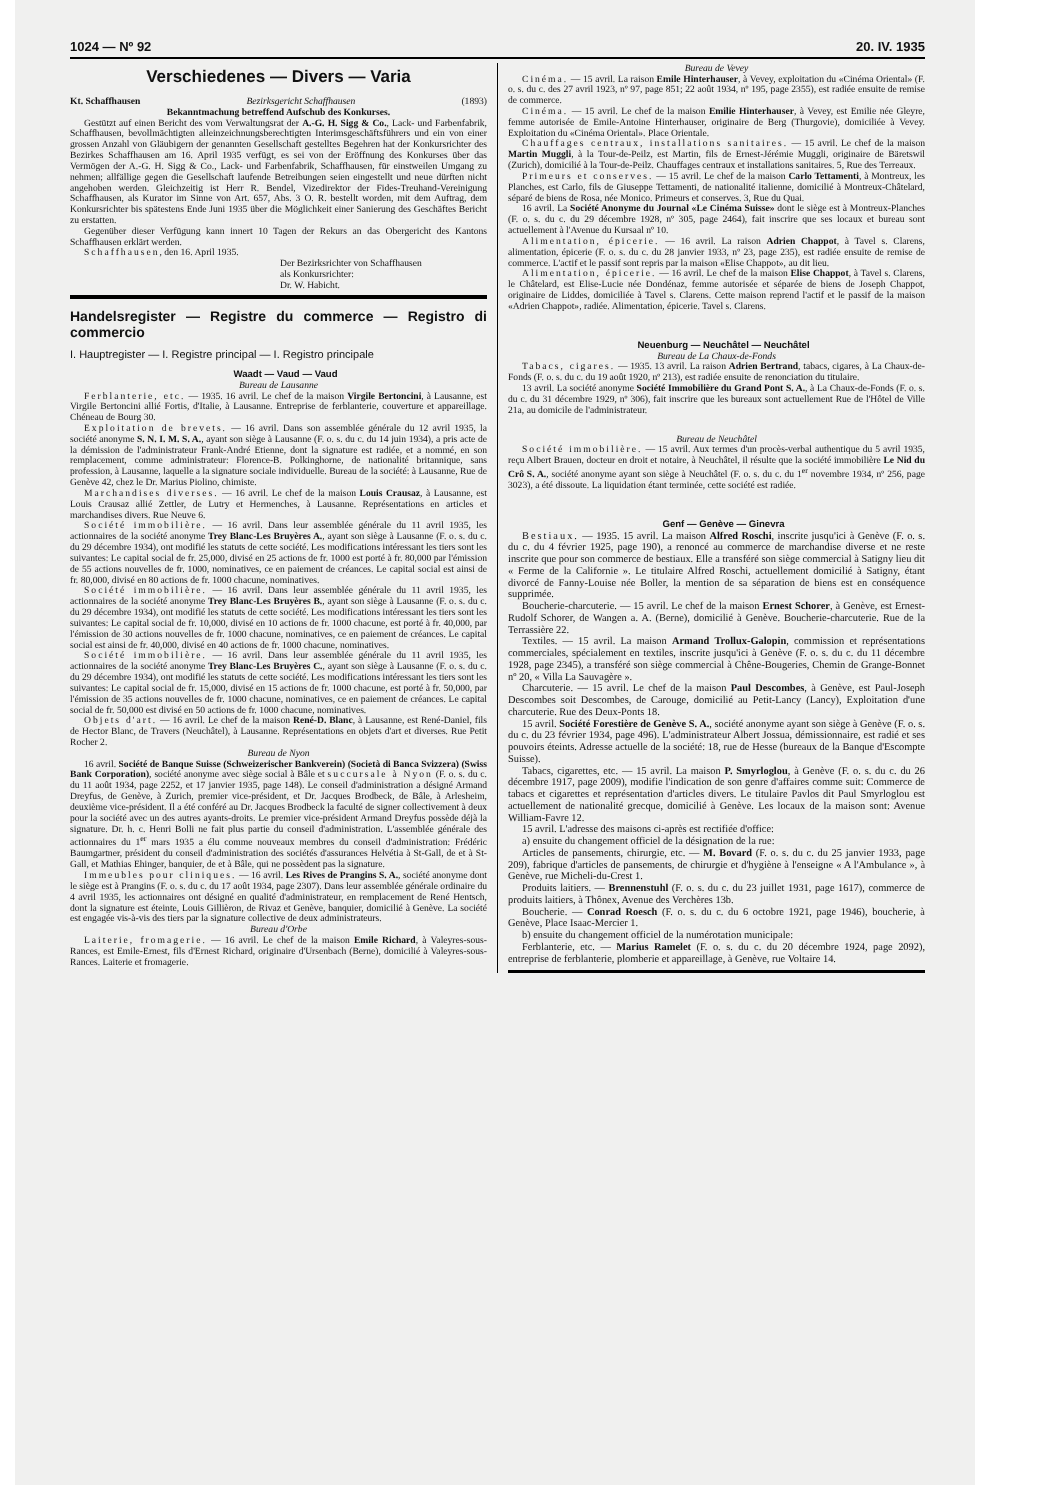1024 — Nº 92 20. IV. 1935
Verschiedenes — Divers — Varia
Kt. Schaffhausen Bezirksgericht Schaffhausen (1893)
Bekanntmachung betreffend Aufschub des Konkurses.
Gestützt auf einen Bericht des vom Verwaltungsrat der A.-G. H. Sigg & Co., Lack- und Farbenfabrik, Schaffhausen, bevollmächtigten alleinzeichnungsberechtigten Interimsgeschäftsführers und ein von einer grossen Anzahl von Gläubigern der genannten Gesellschaft gestelltes Begehren hat der Konkursrichter des Bezirkes Schaffhausen am 16. April 1935 verfügt, es sei von der Eröffnung des Konkurses über das Vermögen der A.-G. H. Sigg & Co., Lack- und Farbenfabrik, Schaffhausen, für einstweilen Umgang zu nehmen; allfällige gegen die Gesellschaft laufende Betreibungen seien eingestellt und neue dürften nicht angehoben werden. Gleichzeitig ist Herr R. Bendel, Vizedirektor der Fides-Treuhand-Vereinigung Schaffhausen, als Kurator im Sinne von Art. 657, Abs. 3 O. R. bestellt worden, mit dem Auftrag, dem Konkursrichter bis spätestens Ende Juni 1935 über die Möglichkeit einer Sanierung des Geschäftes Bericht zu erstatten.
Gegenüber dieser Verfügung kann innert 10 Tagen der Rekurs an das Obergericht des Kantons Schaffhausen erklärt werden.
Schaffhausen, den 16. April 1935.
Der Bezirksrichter von Schaffhausen
als Konkursrichter:
Dr. W. Habicht.
Handelsregister — Registre du commerce — Registro di commercio
I. Hauptregister — I. Registre principal — I. Registro principale
Waadt — Vaud — Vaud
Bureau de Lausanne
Ferblanterie, etc. — 1935. 16 avril. Le chef de la maison Virgile Bertoncini, à Lausanne, est Virgile Bertoncini allié Fortis, d'Italie, à Lausanne. Entreprise de ferblanterie, couverture et appareillage. Chéneau de Bourg 30.
Exploitation de brevets. — 16 avril. Dans son assemblée générale du 12 avril 1935, la société anonyme S. N. I. M. S. A., ayant son siège à Lausanne (F. o. s. du c. du 14 juin 1934), a pris acte de la démission de l'administrateur Frank-André Etienne, dont la signature est radiée, et a nommé, en son remplacement, comme administrateur: Florence-B. Polkinghorne, de nationalité britannique, sans profession, à Lausanne, laquelle a la signature sociale individuelle. Bureau de la société: à Lausanne, Rue de Genève 42, chez le Dr. Marius Piolino, chimiste.
Marchandises diverses. — 16 avril. Le chef de la maison Louis Crausaz, à Lausanne, est Louis Crausaz allié Zettler, de Lutry et Hermenches, à Lausanne. Représentations en articles et marchandises divers. Rue Neuve 6.
Société immobilière. — 16 avril. Dans leur assemblée générale du 11 avril 1935, les actionnaires de la société anonyme Trey Blanc-Les Bruyères A., ayant son siège à Lausanne (F. o. s. du c. du 29 décembre 1934), ont modifié les statuts de cette société. Les modifications intéressant les tiers sont les suivantes: Le capital social de fr. 25,000, divisé en 25 actions de fr. 1000 est porté à fr. 80,000 par l'émission de 55 actions nouvelles de fr. 1000, nominatives, ce en paiement de créances. Le capital social est ainsi de fr. 80,000, divisé en 80 actions de fr. 1000 chacune, nominatives.
Société immobilière. — 16 avril. Dans leur assemblée générale du 11 avril 1935, les actionnaires de la société anonyme Trey Blanc-Les Bruyères B., ayant son siège à Lausanne (F. o. s. du c. du 29 décembre 1934), ont modifié les statuts de cette société. Les modifications intéressant les tiers sont les suivantes: Le capital social de fr. 10,000, divisé en 10 actions de fr. 1000 chacune, est porté à fr. 40,000, par l'émission de 30 actions nouvelles de fr. 1000 chacune, nominatives, ce en paiement de créances. Le capital social est ainsi de fr. 40,000, divisé en 40 actions de fr. 1000 chacune, nominatives.
Société immobilière. — 16 avril. Dans leur assemblée générale du 11 avril 1935, les actionnaires de la société anonyme Trey Blanc-Les Bruyères C., ayant son siège à Lausanne (F. o. s. du c. du 29 décembre 1934), ont modifié les statuts de cette société. Les modifications intéressant les tiers sont les suivantes: Le capital social de fr. 15,000, divisé en 15 actions de fr. 1000 chacune, est porté à fr. 50,000, par l'émission de 35 actions nouvelles de fr. 1000 chacune, nominatives, ce en paiement de créances. Le capital social de fr. 50,000 est divisé en 50 actions de fr. 1000 chacune, nominatives.
Objets d'art. — 16 avril. Le chef de la maison René-D. Blanc, à Lausanne, est René-Daniel, fils de Hector Blanc, de Travers (Neuchâtel), à Lausanne. Représentations en objets d'art et diverses. Rue Petit Rocher 2.
Bureau de Nyon
16 avril. Société de Banque Suisse (Schweizerischer Bankverein) (Società di Banca Svizzera) (Swiss Bank Corporation), société anonyme avec siège social à Bâle et succursale à Nyon (F. o. s. du c. du 11 août 1934, page 2252, et 17 janvier 1935, page 148). Le conseil d'administration a désigné Armand Dreyfus, de Genève, à Zurich, premier vice-président, et Dr. Jacques Brodbeck, de Bâle, à Arlesheim, deuxième vice-président. Il a été conféré au Dr. Jacques Brodbeck la faculté de signer collectivement à deux pour la société avec un des autres ayants-droits. Le premier vice-président Armand Dreyfus possède déjà la signature. Dr. h. c. Henri Bolli ne fait plus partie du conseil d'administration. L'assemblée générale des actionnaires du 1<sup>er</sup> mars 1935 a élu comme nouveaux membres du conseil d'administration: Frédéric Baumgartner, président du conseil d'administration des sociétés d'assurances Helvétia à St-Gall, de et à St-Gall, et Mathias Ehinger, banquier, de et à Bâle, qui ne possèdent pas la signature.
Immeubles pour cliniques. — 16 avril. Les Rives de Prangins S. A., société anonyme dont le siège est à Prangins (F. o. s. du c. du 17 août 1934, page 2307). Dans leur assemblée générale ordinaire du 4 avril 1935, les actionnaires ont désigné en qualité d'administrateur, en remplacement de René Hentsch, dont la signature est éteinte, Louis Gillièron, de Rivaz et Genève, banquier, domicilié à Genève. La société est engagée vis-à-vis des tiers par la signature collective de deux administrateurs.
Bureau d'Orbe
Laiterie, fromagerie. — 16 avril. Le chef de la maison Emile Richard, à Valeyres-sous-Rances, est Emile-Ernest, fils d'Ernest Richard, originaire d'Ursenbach (Berne), domicilié à Valeyres-sous-Rances. Laiterie et fromagerie.
Bureau de Vevey
Cinéma. — 15 avril. La raison Emile Hinterhauser, à Vevey, exploitation du «Cinéma Oriental» (F. o. s. du c. des 27 avril 1923, nº 97, page 851; 22 août 1934, nº 195, page 2355), est radiée ensuite de remise de commerce.
Cinéma. — 15 avril. Le chef de la maison Emilie Hinterhauser, à Vevey, est Emilie née Gleyre, femme autorisée de Emile-Antoine Hinterhauser, originaire de Berg (Thurgovie), domiciliée à Vevey. Exploitation du «Cinéma Oriental». Place Orientale.
Chauffages centraux, installations sanitaires. — 15 avril. Le chef de la maison Martin Muggli, à la Tour-de-Peilz, est Martin, fils de Ernest-Jérémie Muggli, originaire de Bäretswil (Zurich), domicilié à la Tour-de-Peilz. Chauffages centraux et installations sanitaires. 5, Rue des Terreaux.
Primeurs et conserves. — 15 avril. Le chef de la maison Carlo Tettamenti, à Montreux, les Planches, est Carlo, fils de Giuseppe Tettamenti, de nationalité italienne, domicilié à Montreux-Châtelard, séparé de biens de Rosa, née Monico. Primeurs et conserves. 3, Rue du Quai.
16 avril. La Société Anonyme du Journal «Le Cinéma Suisse» dont le siège est à Montreux-Planches (F. o. s. du c. du 29 décembre 1928, nº 305, page 2464), fait inscrire que ses locaux et bureau sont actuellement à l'Avenue du Kursaal nº 10.
Alimentation, épicerie. — 16 avril. La raison Adrien Chappot, à Tavel s. Clarens, alimentation, épicerie (F. o. s. du c. du 28 janvier 1933, nº 23, page 235), est radiée ensuite de remise de commerce. L'actif et le passif sont repris par la maison «Elise Chappot», au dit lieu.
Alimentation, épicerie. — 16 avril. Le chef de la maison Elise Chappot, à Tavel s. Clarens, le Châtelard, est Elise-Lucie née Dondénaz, femme autorisée et séparée de biens de Joseph Chappot, originaire de Liddes, domiciliée à Tavel s. Clarens. Cette maison reprend l'actif et le passif de la maison «Adrien Chappot», radiée. Alimentation, épicerie. Tavel s. Clarens.
Neuenburg — Neuchâtel — Neuchâtel
Bureau de La Chaux-de-Fonds
Tabacs, cigares. — 1935. 13 avril. La raison Adrien Bertrand, tabacs, cigares, à La Chaux-de-Fonds (F. o. s. du c. du 19 août 1920, nº 213), est radiée ensuite de renonciation du titulaire.
13 avril. La société anonyme Société Immobilière du Grand Pont S. A., à La Chaux-de-Fonds (F. o. s. du c. du 31 décembre 1929, nº 306), fait inscrire que les bureaux sont actuellement Rue de l'Hôtel de Ville 21a, au domicile de l'administrateur.
Bureau de Neuchâtel
Société immobilière. — 15 avril. Aux termes d'un procès-verbal authentique du 5 avril 1935, reçu Albert Brauen, docteur en droit et notaire, à Neuchâtel, il résulte que la société immobilière Le Nid du Crô S. A., société anonyme ayant son siège à Neuchâtel (F. o. s. du c. du 1<sup>er</sup> novembre 1934, nº 256, page 3023), a été dissoute. La liquidation étant terminée, cette société est radiée.
Genf — Genève — Ginevra
Bestiaux. — 1935. 15 avril. La maison Alfred Roschi, inscrite jusqu'ici à Genève (F. o. s. du c. du 4 février 1925, page 190), a renoncé au commerce de marchandise diverse et ne reste inscrite que pour son commerce de bestiaux. Elle a transféré son siège commercial à Satigny lieu dit « Ferme de la Californie ». Le titulaire Alfred Roschi, actuellement domicilié à Satigny, étant divorcé de Fanny-Louise née Boller, la mention de sa séparation de biens est en conséquence supprimée.
Boucherie-charcuterie. — 15 avril. Le chef de la maison Ernest Schorer, à Genève, est Ernest-Rudolf Schorer, de Wangen a. A. (Berne), domicilié à Genève. Boucherie-charcuterie. Rue de la Terrassière 22.
Textiles. — 15 avril. La maison Armand Trollux-Galopin, commission et représentations commerciales, spécialement en textiles, inscrite jusqu'ici à Genève (F. o. s. du c. du 11 décembre 1928, page 2345), a transféré son siège commercial à Chêne-Bougeries, Chemin de Grange-Bonnet nº 20, « Villa La Sauvagère ».
Charcuterie. — 15 avril. Le chef de la maison Paul Descombes, à Genève, est Paul-Joseph Descombes soit Descombes, de Carouge, domicilié au Petit-Lancy (Lancy), Exploitation d'une charcuterie. Rue des Deux-Ponts 18.
15 avril. Société Forestière de Genève S. A., société anonyme ayant son siège à Genève (F. o. s. du c. du 23 février 1934, page 496). L'administrateur Albert Jossua, démissionnaire, est radié et ses pouvoirs éteints. Adresse actuelle de la société: 18, rue de Hesse (bureaux de la Banque d'Escompte Suisse).
Tabacs, cigarettes, etc. — 15 avril. La maison P. Smyrloglou, à Genève (F. o. s. du c. du 26 décembre 1917, page 2009), modifie l'indication de son genre d'affaires comme suit: Commerce de tabacs et cigarettes et représentation d'articles divers. Le titulaire Pavlos dit Paul Smyrloglou est actuellement de nationalité grecque, domicilié à Genève. Les locaux de la maison sont: Avenue William-Favre 12.
15 avril. L'adresse des maisons ci-après est rectifiée d'office:
a) ensuite du changement officiel de la désignation de la rue:
Articles de pansements, chirurgie, etc. — M. Bovard (F. o. s. du c. du 25 janvier 1933, page 209), fabrique d'articles de pansements, de chirurgie et d'hygiène à l'enseigne « A l'Ambulance », à Genève, rue Micheli-du-Crest 1.
Produits laitiers. — Brennenstuhl (F. o. s. du c. du 23 juillet 1931, page 1617), commerce de produits laitiers, à Thônex, Avenue des Verchères 13b.
Boucherie. — Conrad Roesch (F. o. s. du c. du 6 octobre 1921, page 1946), boucherie, à Genève, Place Isaac-Mercier 1.
b) ensuite du changement officiel de la numérotation municipale:
Ferblanterie, etc. — Marius Ramelet (F. o. s. du c. du 20 décembre 1924, page 2092), entreprise de ferblanterie, plomberie et appareillage, à Genève, rue Voltaire 14.